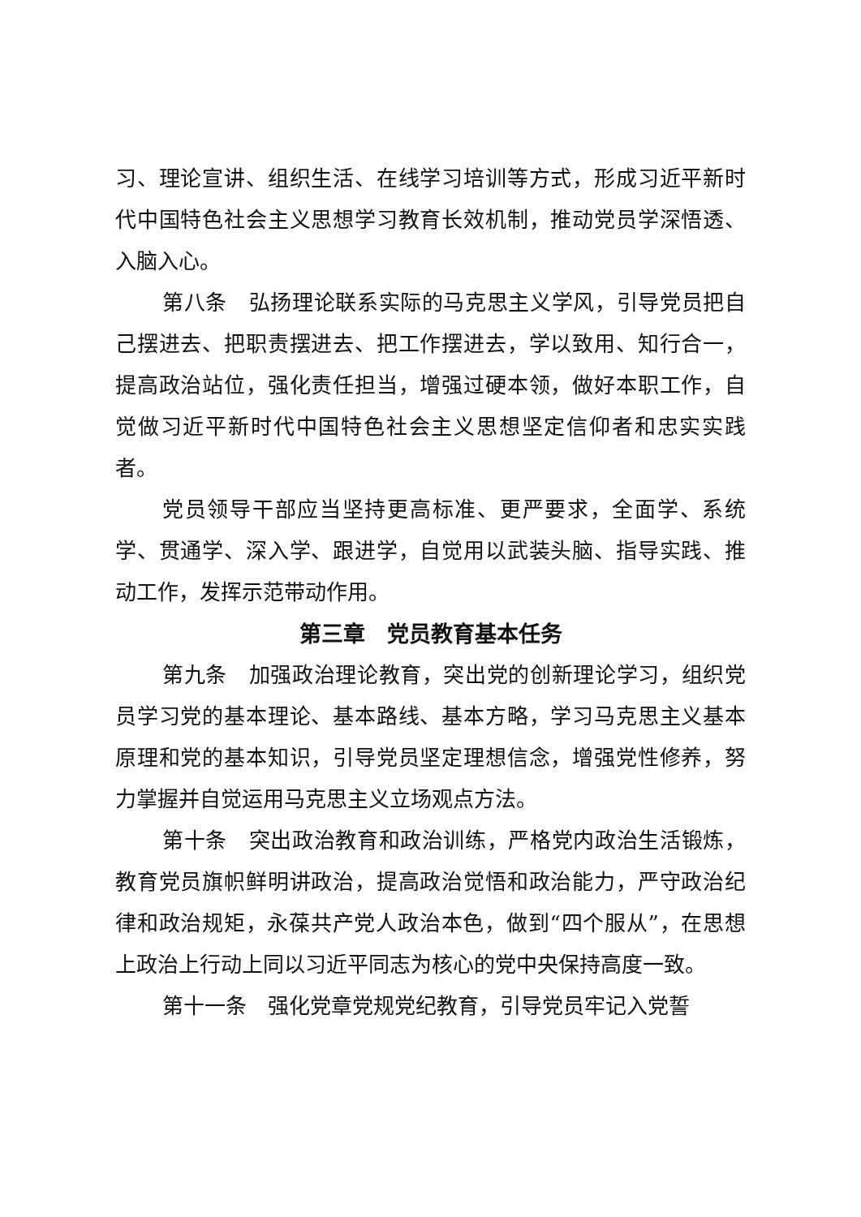习、理论宣讲、组织生活、在线学习培训等方式，形成习近平新时代中国特色社会主义思想学习教育长效机制，推动党员学深悟透、入脑入心。
第八条　弘扬理论联系实际的马克思主义学风，引导党员把自己摆进去、把职责摆进去、把工作摆进去，学以致用、知行合一，提高政治站位，强化责任担当，增强过硬本领，做好本职工作，自觉做习近平新时代中国特色社会主义思想坚定信仰者和忠实实践者。
党员领导干部应当坚持更高标准、更严要求，全面学、系统学、贯通学、深入学、跟进学，自觉用以武装头脑、指导实践、推动工作，发挥示范带动作用。
第三章　党员教育基本任务
第九条　加强政治理论教育，突出党的创新理论学习，组织党员学习党的基本理论、基本路线、基本方略，学习马克思主义基本原理和党的基本知识，引导党员坚定理想信念，增强党性修养，努力掌握并自觉运用马克思主义立场观点方法。
第十条　突出政治教育和政治训练，严格党内政治生活锻炼，教育党员旗帜鲜明讲政治，提高政治觉悟和政治能力，严守政治纪律和政治规矩，永葆共产党人政治本色，做到“四个服从”，在思想上政治上行动上同以习近平同志为核心的党中央保持高度一致。
第十一条　强化党章党规党纪教育，引导党员牢记入党誓